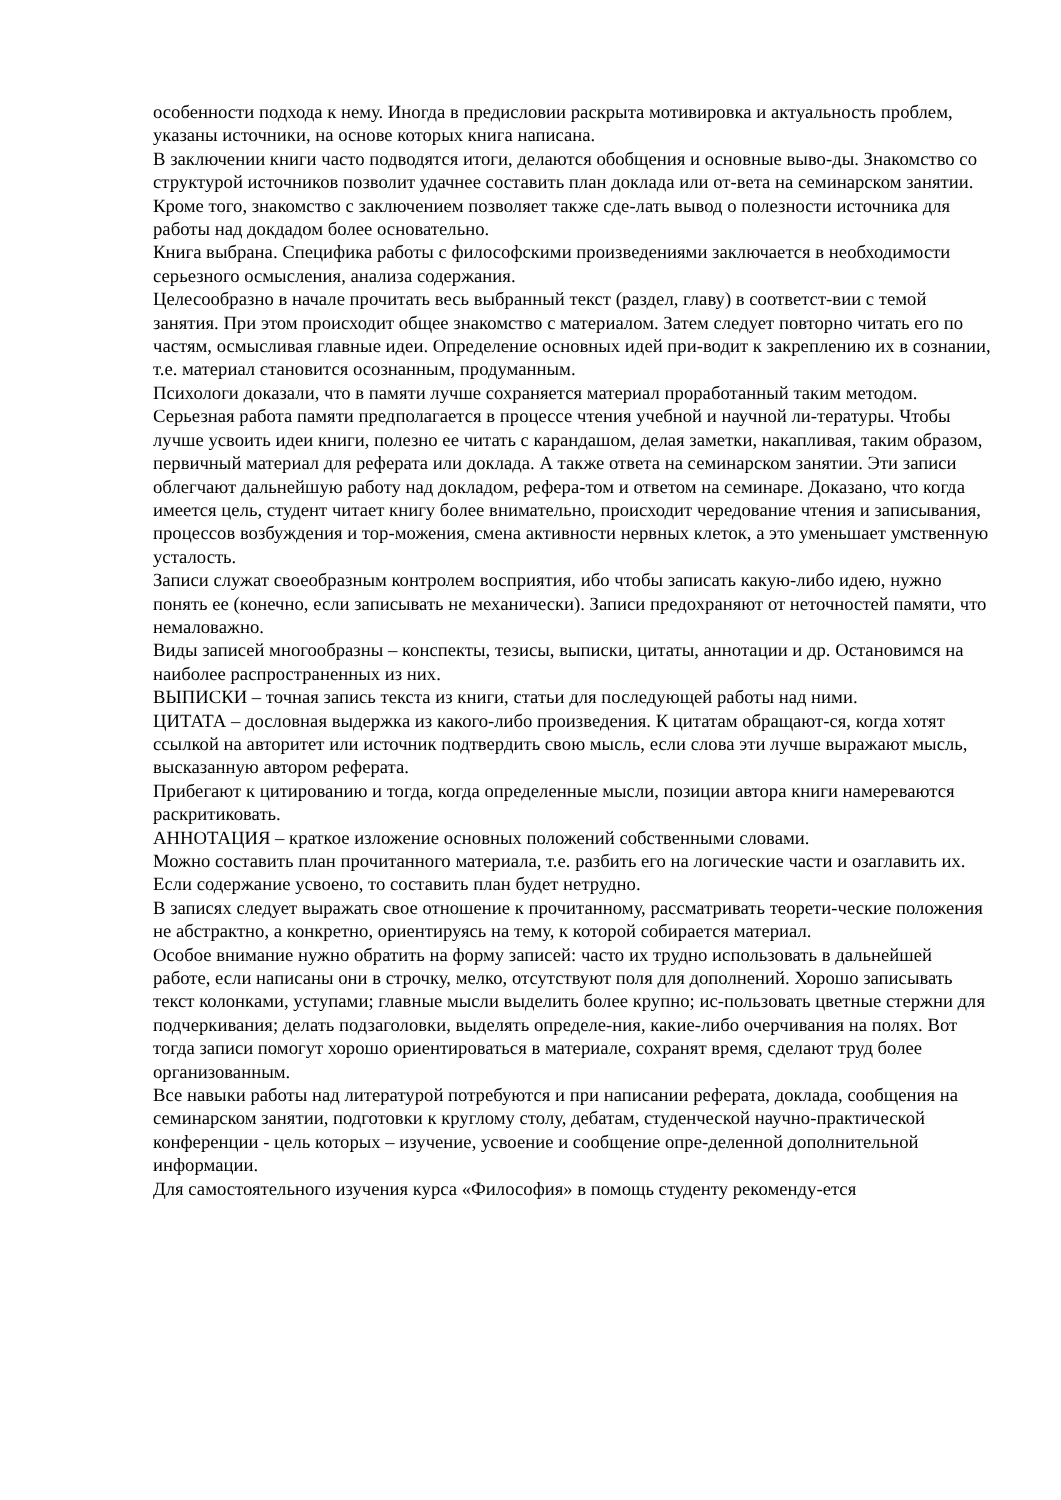особенности подхода к нему. Иногда в предисловии раскрыта мотивировка и актуальность проблем, указаны источники, на основе которых книга написана.
В заключении книги часто подводятся итоги, делаются обобщения и основные выво-ды. Знакомство со структурой источников позволит удачнее составить план доклада или от-вета на семинарском занятии. Кроме того, знакомство с заключением позволяет также сде-лать вывод о полезности источника для работы над докдадом более основательно.
Книга выбрана. Специфика работы с философскими произведениями заключается в необходимости серьезного осмысления, анализа содержания.
Целесообразно в начале прочитать весь выбранный текст (раздел, главу) в соответст-вии с темой занятия. При этом происходит общее знакомство с материалом. Затем следует повторно читать его по частям, осмысливая главные идеи. Определение основных идей при-водит к закреплению их в сознании, т.е. материал становится осознанным, продуманным.
Психологи доказали, что в памяти лучше сохраняется материал проработанный таким методом. Серьезная работа памяти предполагается в процессе чтения учебной и научной ли-тературы. Чтобы лучше усвоить идеи книги, полезно ее читать с карандашом, делая заметки, накапливая, таким образом, первичный материал для реферата или доклада. А также ответа на семинарском занятии. Эти записи облегчают дальнейшую работу над докладом, рефера-том и ответом на семинаре. Доказано, что когда имеется цель, студент читает книгу более внимательно, происходит чередование чтения и записывания, процессов возбуждения и тор-можения, смена активности нервных клеток, а это уменьшает умственную усталость.
Записи служат своеобразным контролем восприятия, ибо чтобы записать какую-либо идею, нужно понять ее (конечно, если записывать не механически). Записи предохраняют от неточностей памяти, что немаловажно.
Виды записей многообразны – конспекты, тезисы, выписки, цитаты, аннотации и др. Остановимся на наиболее распространенных из них.
ВЫПИСКИ – точная запись текста из книги, статьи для последующей работы над ними.
ЦИТАТА – дословная выдержка из какого-либо произведения. К цитатам обращают-ся, когда хотят ссылкой на авторитет или источник подтвердить свою мысль, если слова эти лучше выражают мысль, высказанную автором реферата.
Прибегают к цитированию и тогда, когда определенные мысли, позиции автора книги намереваются раскритиковать.
АННОТАЦИЯ – краткое изложение основных положений собственными словами.
Можно составить план прочитанного материала, т.е. разбить его на логические части и озаглавить их. Если содержание усвоено, то составить план будет нетрудно.
В записях следует выражать свое отношение к прочитанному, рассматривать теорети-ческие положения не абстрактно, а конкретно, ориентируясь на тему, к которой собирается материал.
Особое внимание нужно обратить на форму записей: часто их трудно использовать в дальнейшей работе, если написаны они в строчку, мелко, отсутствуют поля для дополнений. Хорошо записывать текст колонками, уступами; главные мысли выделить более крупно; ис-пользовать цветные стержни для подчеркивания; делать подзаголовки, выделять определе-ния, какие-либо очерчивания на полях. Вот тогда записи помогут хорошо ориентироваться в материале, сохранят время, сделают труд более организованным.
Все навыки работы над литературой потребуются и при написании реферата, доклада, сообщения на семинарском занятии, подготовки к круглому столу, дебатам, студенческой научно-практической конференции - цель которых – изучение, усвоение и сообщение опре-деленной дополнительной информации.
Для самостоятельного изучения курса «Философия» в помощь студенту рекоменду-ется